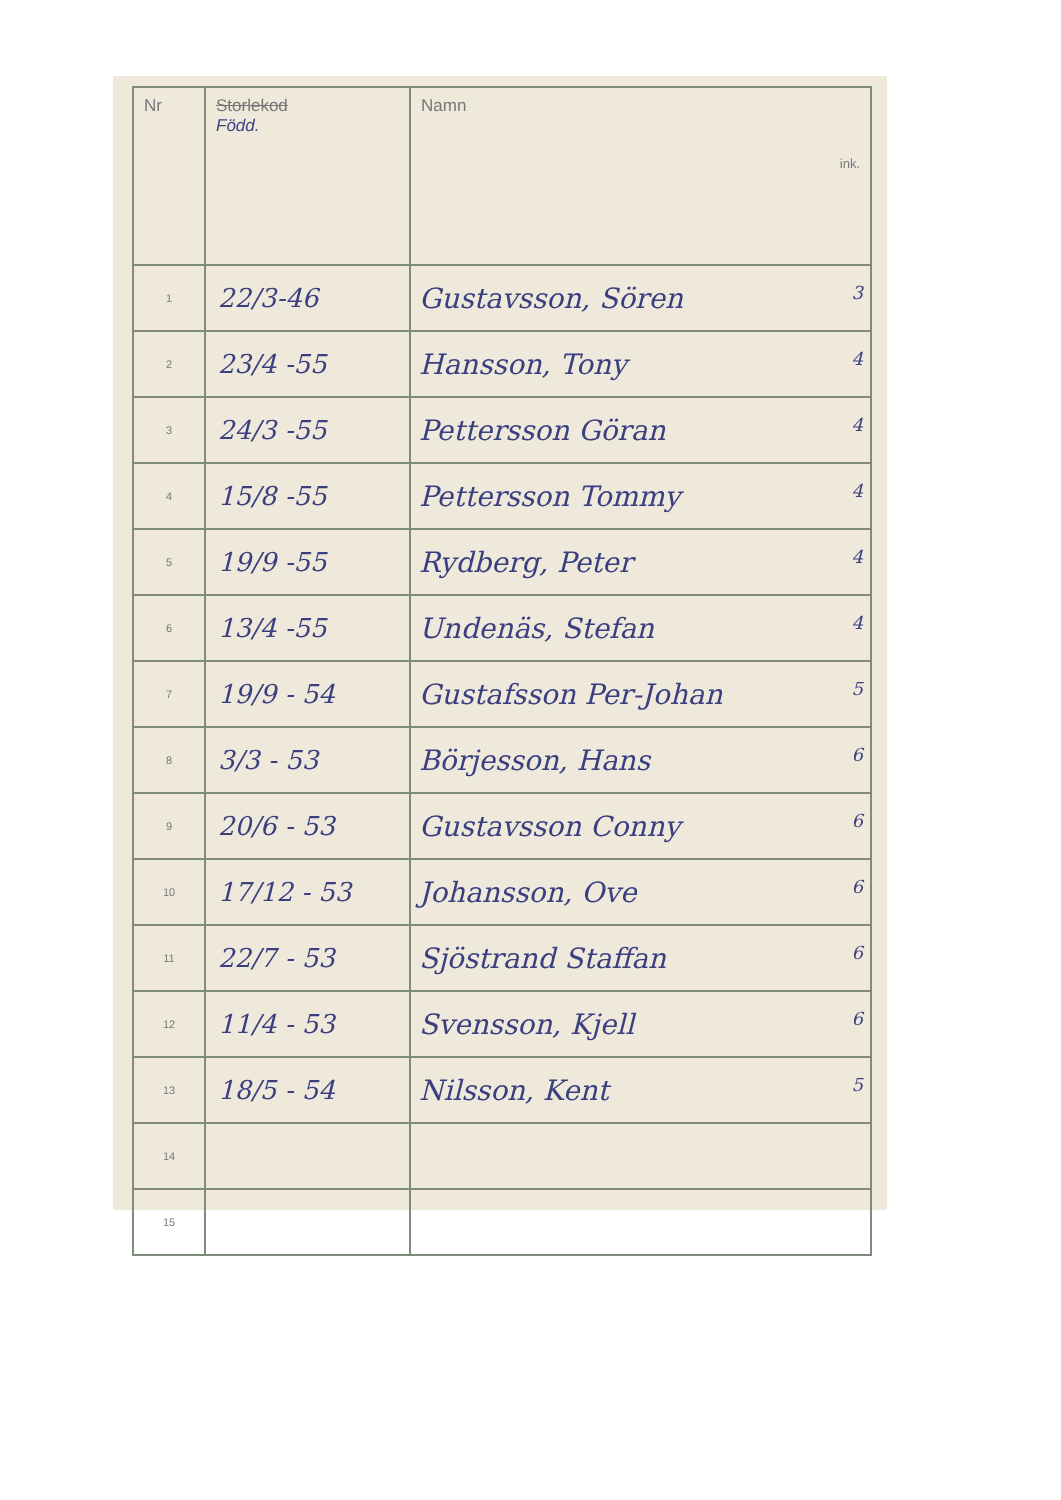| Nr | Storlekod Född. | Namn ink. |
| --- | --- | --- |
| 1 | 22/3-46 | Gustavsson, Sören 3 |
| 2 | 23/4 -55 | Hansson, Tony 4 |
| 3 | 24/3 -55 | Pettersson Göran 4 |
| 4 | 15/8 -55 | Pettersson Tommy 4 |
| 5 | 19/9 -55 | Rydberg, Peter 4 |
| 6 | 13/4 -55 | Undenäs, Stefan 4 |
| 7 | 19/9 - 54 | Gustafsson Per-Johan 5 |
| 8 | 3/3 - 53 | Börjesson, Hans 6 |
| 9 | 20/6 - 53 | Gustavsson Conny 6 |
| 10 | 17/12 - 53 | Johansson, Ove 6 |
| 11 | 22/7 - 53 | Sjöstrand Staffan 6 |
| 12 | 11/4 - 53 | Svensson, Kjell 6 |
| 13 | 18/5 - 54 | Nilsson, Kent 5 |
| 14 | | |
| 15 | | |